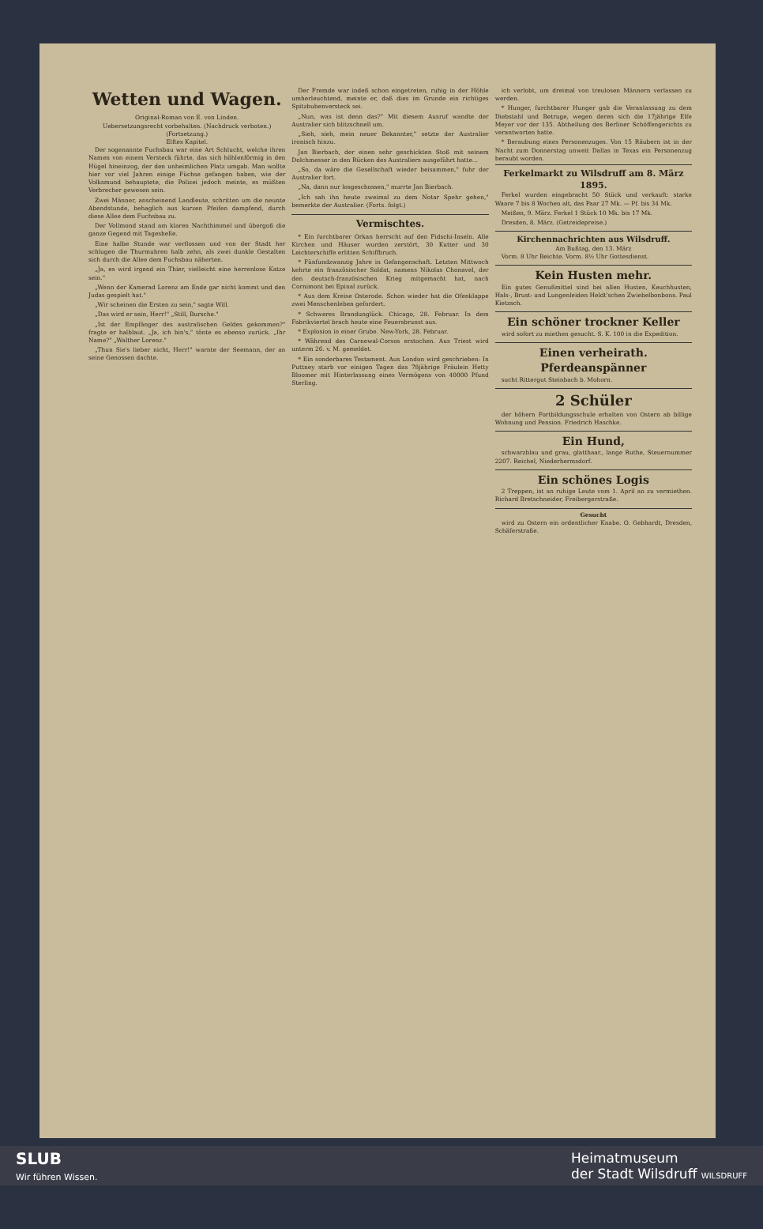Wetten und Wagen.
Original-Roman von E. von Linden.
Uebersetzungsrecht vorbehalten. (Nachdruck verboten.)
(Fortsetzung.)
Elftes Kapitel.
Der sogenannte Fuchsbau war eine Art Schlucht, welche ihren Namen von einem Versteck führte, das sich höhlenförmig in den Hügel hineinzog, der den unheimlichen Platz umgab. Man wollte hier vor viel Jahren einige Füchse gefangen haben, wie der Volksmund behauptete, die Polizei jedoch meinte, es müßten Verbrecher gewesen sein.
Zwei Männer, anscheinend Landleute, schritten um die neunte Abendstunde, behaglich aus kurzen Pfeifen dampfend, durch diese Allee dem Fuchsbau zu.
Der Vollmond stand am klaren Nachthimmel und übergoß die ganze Gegend mit Tageshelle.
Eine halbe Stunde war verflossen und von der Stadt her schlugen die Thurmuhren halb zehn, als zwei dunkle Gestalten sich durch die Allee dem Fuchsbau näherten.
„Ja, es wird irgend ein Thier, vielleicht eine herrenlose Katze sein."
„Wenn der Kamerad Lorenz am Ende gar nicht kommt und den Judas gespielt hat."
„Wir scheinen die Ersten zu sein," sagte Will.
„Das wird er sein, Herr!" „Still, Bursche."
„Ist der Empfänger des australischen Geldes gekommen?" fragte er halblaut. „Ja, ich bin's," tönte es ebenso zurück. „Ihr Name?" „Walther Lorenz."
„Thun Sie's lieber nicht, Herr!" warnte der Seemann, der an seine Genossen dachte.
Der Fremde war indeß schon eingetreten, ruhig in der Höhle umherleuchtend, meinte er, daß dies im Grunde ein richtiges Spitzbubenversteck sei.
„Nun, was ist denn das?" Mit diesem Ausruf wandte der Australier sich blitzschnell um.
„Sieh, sieh, mein neuer Bekannter," setzte der Australier ironisch hinzu.
Jan Bierbach, der einen sehr geschickten Stoß mit seinem Dolchmesser in den Rücken des Australiers ausgeführt hatte...
„So, da wäre die Gesellschaft wieder beisammen," fuhr der Australier fort.
„Na, dann nur losgeschossen," murrte Jan Bierbach.
„Ich sah ihn heute zweimal zu dem Notar Spehr gehen," bemerkte der Australier. (Forts. folgt.)
Vermischtes.
* Ein furchtbarer Orkan herrscht auf den Fidschi-Inseln. Alle Kirchen und Häuser wurden zerstört, 30 Kutter und 30 Leichterschiffe erlitten Schiffbruch.
* Fünfundzwanzig Jahre in Gefangenschaft. Letzten Mittwoch kehrte ein französischer Soldat, namens Nikolas Chonavel, der den deutsch-französischen Krieg mitgemacht hat, nach Cornimont bei Epinal zurück.
* Aus dem Kreise Osterode. Schon wieder hat die Ofenklappe zwei Menschenleben gefordert.
* Schweres Brandunglück. Chicago, 28. Februar. In dem Fabrikviertel brach heute eine Feuersbrunst aus.
* Explosion in einer Grube. New-York, 28. Februar.
* Während des Carnewal-Corsos erstochen. Aus Triest wird unterm 26. v. M. gemeldet.
* Ein sonderbares Testament. Aus London wird geschrieben: In Puttney starb vor einigen Tagen das 78jährige Fräulein Hetty Bloomer mit Hinterlassung eines Vermögens von 40000 Pfund Sterling.
ich verlobt, um dreimal von treulosen Männern verlassen zu werden.
* Hunger, furchtbarer Hunger gab die Veranlassung zu dem Diebstahl und Betruge, wegen deren sich die 17jährige Elfe Meyer vor der 135. Abtheilung des Berliner Schöffengerichts zu verantworten hatte.
* Beraubung eines Personenzuges. Von 15 Räubern ist in der Nacht zum Donnerstag unweit Dallas in Texas ein Personenzug beraubt worden.
Ferkelmarkt zu Wilsdruff am 8. März 1895.
Ferkel wurden eingebracht 50 Stück und verkauft: starke Waare 7 bis 8 Wochen alt, das Paar 27 Mk. — Pf. bis 34 Mk.
Meißen, 9. März. Ferkel 1 Stück 10 Mk. bis 17 Mk.
Dresden, 8. März. (Getreidepreise.)
Kirchennachrichten aus Wilsdruff.
Am Bußtag, den 13. März
Vorm. 8 Uhr Beichte. Vorm. 8½ Uhr Gottesdienst.
Kein Husten mehr.
Ein gutes Genußmittel sind bei allen Husten, Keuchhusten, Hals-, Brust- und Lungenleiden Heldt'schen Zwiebelbonbons. Paul Kietzsch.
Ein schöner trockner Keller
wird sofort zu miethen gesucht. S. K. 100 in die Expedition.
Einen verheirath. Pferdeanspänner
sucht Rittergut Steinbach b. Mohorn.
2 Schüler
der höhern Fortbildungsschule erhalten von Ostern ab billige Wohnung und Pension. Friedrich Haschke.
Ein Hund,
schwarzblau und grau, glatthaar., lange Ruthe, Steuernummer 2207. Reichel, Niederhermsdorf.
Ein schönes Logis
2 Treppen, ist an ruhige Leute vom 1. April an zu vermiethen. Richard Bretschneider, Freibergerstraße.
Gesucht
wird zu Ostern ein ordentlicher Knabe. O. Gebhardt, Dresden, Schäferstraße.
SLUB
Wir führen Wissen.
Heimatmuseum
der Stadt Wilsdruff WILSDRUFF